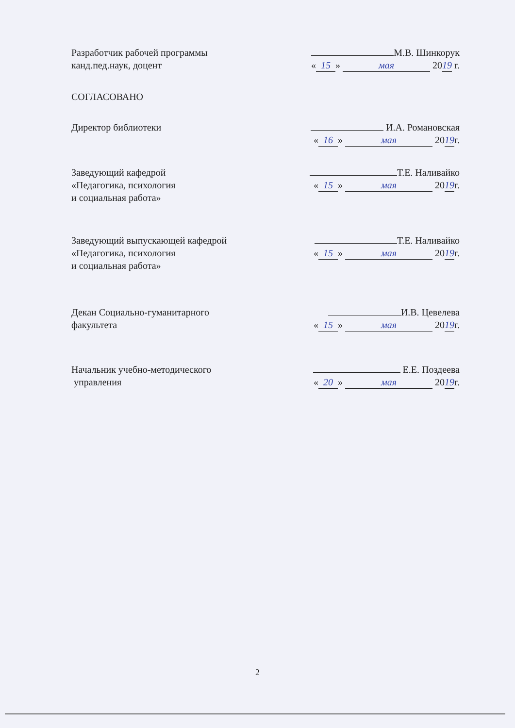Разработчик рабочей программы
канд.пед.наук, доцент
М.В. Шинкорук
« 15 » мая 20 19 г.
СОГЛАСОВАНО
Директор библиотеки И.А. Романовская
« 16 » мая 20 19 г.
Заведующий кафедрой
«Педагогика, психология
и социальная работа»
Т.Е. Наливайко
« 15 » мая 20 19 г.
Заведующий выпускающей кафедрой
«Педагогика, психология
и социальная работа»
Т.Е. Наливайко
« 15 » мая 20 19 г.
Декан Социально-гуманитарного
факультета
И.В. Цевелева
« 15 » мая 20 19 г.
Начальник учебно-методического
управления
Е.Е. Поздеева
« 20 » мая 20 19 г.
2